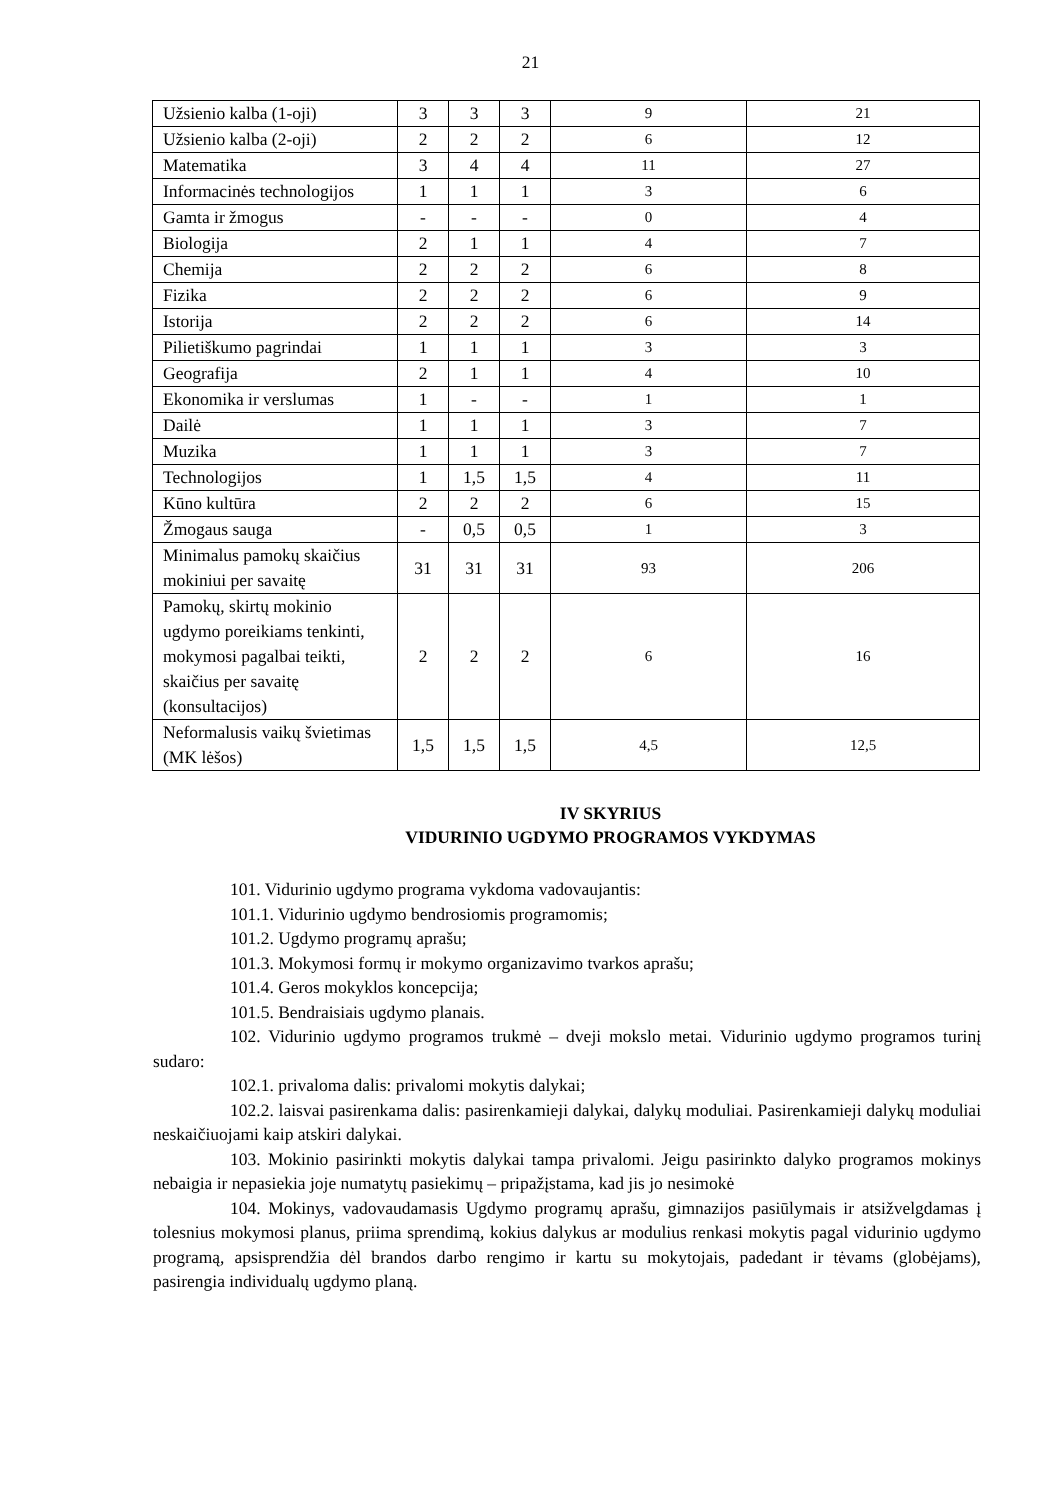21
| Užsienio kalba (1-oji) | 3 | 3 | 3 | 9 | 21 |
| Užsienio kalba (2-oji) | 2 | 2 | 2 | 6 | 12 |
| Matematika | 3 | 4 | 4 | 11 | 27 |
| Informacinės technologijos | 1 | 1 | 1 | 3 | 6 |
| Gamta ir žmogus | - | - | - | 0 | 4 |
| Biologija | 2 | 1 | 1 | 4 | 7 |
| Chemija | 2 | 2 | 2 | 6 | 8 |
| Fizika | 2 | 2 | 2 | 6 | 9 |
| Istorija | 2 | 2 | 2 | 6 | 14 |
| Pilietiškumo pagrindai | 1 | 1 | 1 | 3 | 3 |
| Geografija | 2 | 1 | 1 | 4 | 10 |
| Ekonomika ir verslumas | 1 | - | - | 1 | 1 |
| Dailė | 1 | 1 | 1 | 3 | 7 |
| Muzika | 1 | 1 | 1 | 3 | 7 |
| Technologijos | 1 | 1,5 | 1,5 | 4 | 11 |
| Kūno kultūra | 2 | 2 | 2 | 6 | 15 |
| Žmogaus sauga | - | 0,5 | 0,5 | 1 | 3 |
| Minimalus pamokų skaičius mokiniui per savaitę | 31 | 31 | 31 | 93 | 206 |
| Pamokų, skirtų mokinio ugdymo poreikiams tenkinti, mokymosi pagalbai teikti, skaičius per savaitę (konsultacijos) | 2 | 2 | 2 | 6 | 16 |
| Neformalusis vaikų švietimas (MK lėšos) | 1,5 | 1,5 | 1,5 | 4,5 | 12,5 |
IV SKYRIUS
VIDURINIO UGDYMO PROGRAMOS VYKDYMAS
101. Vidurinio ugdymo programa vykdoma vadovaujantis:
101.1. Vidurinio ugdymo bendrosiomis programomis;
101.2. Ugdymo programų aprašu;
101.3. Mokymosi formų ir mokymo organizavimo tvarkos aprašu;
101.4. Geros mokyklos koncepcija;
101.5. Bendraisiais ugdymo planais.
102. Vidurinio ugdymo programos trukmė – dveji mokslo metai. Vidurinio ugdymo programos turinį sudaro:
102.1. privaloma dalis: privalomi mokytis dalykai;
102.2. laisvai pasirenkama dalis: pasirenkamieji dalykai, dalykų moduliai. Pasirenkamieji dalykų moduliai neskaičiuojami kaip atskiri dalykai.
103. Mokinio pasirinkti mokytis dalykai tampa privalomi. Jeigu pasirinkto dalyko programos mokinys nebaigia ir nepasiekia joje numatytų pasiekimų – pripažįstama, kad jis jo nesimokė
104. Mokinys, vadovaudamasis Ugdymo programų aprašu, gimnazijos pasiūlymais ir atsižvelgdamas į tolesnius mokymosi planus, priima sprendimą, kokius dalykus ar modulius renkasi mokytis pagal vidurinio ugdymo programą, apsisprendžia dėl brandos darbo rengimo ir kartu su mokytojais, padedant ir tėvams (globėjams), pasirengia individualų ugdymo planą.